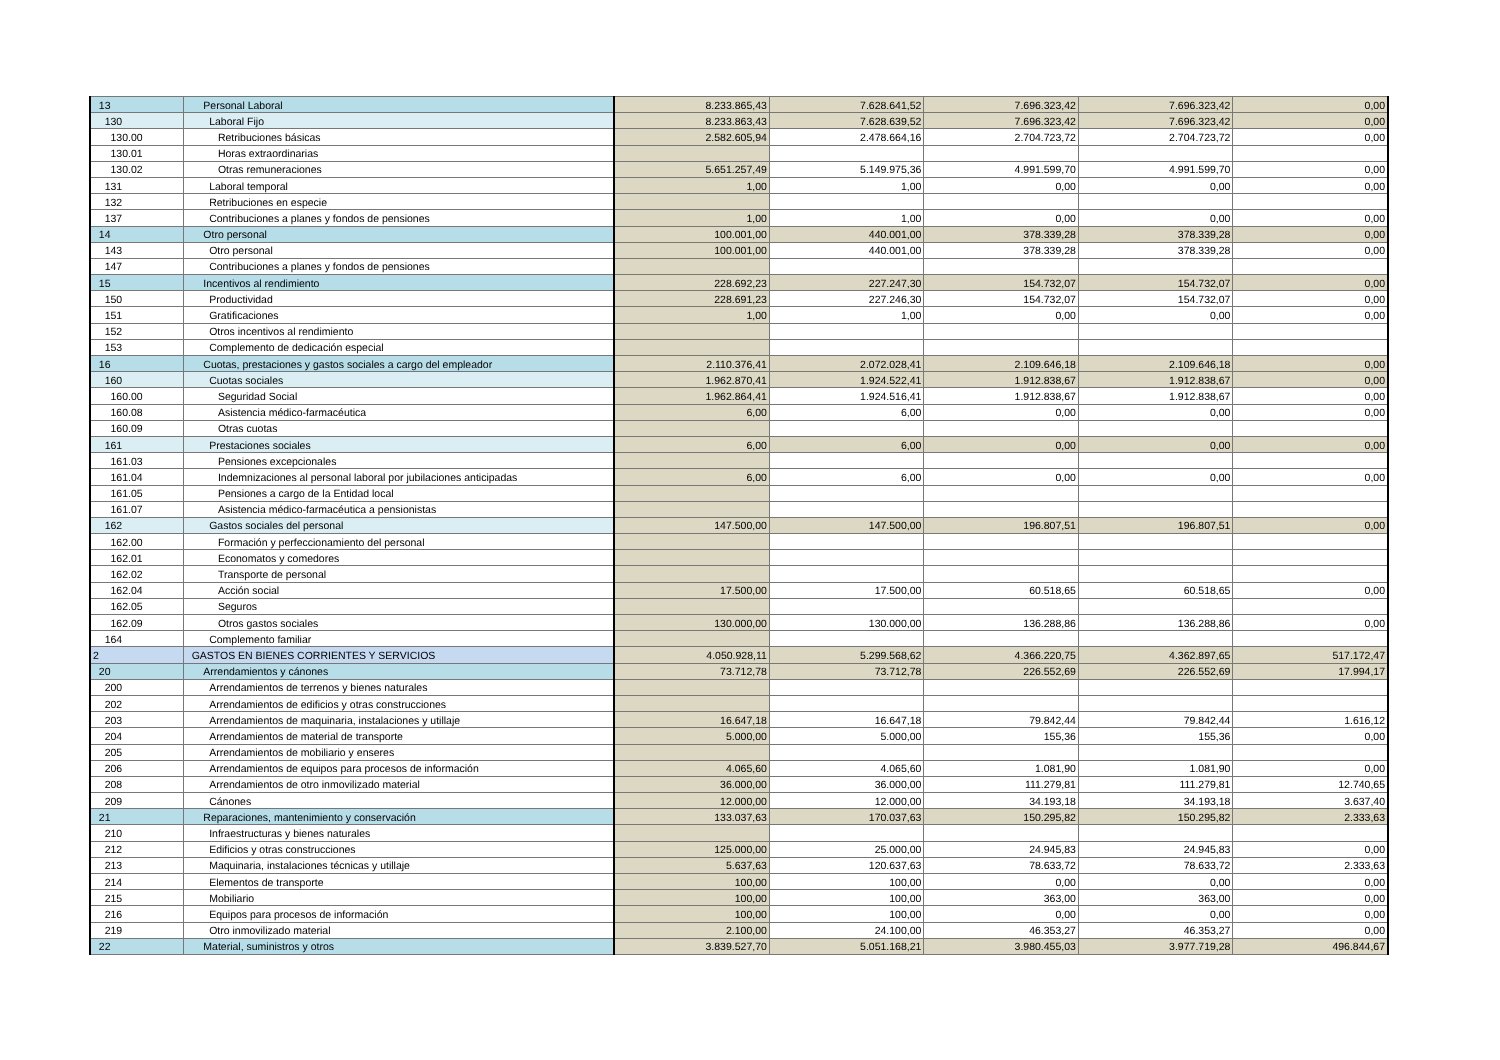| 13 | Personal Laboral | 8.233.865,43 | 7.628.641,52 | 7.696.323,42 | 7.696.323,42 | 0,00 |
| 130 | Laboral Fijo | 8.233.863,43 | 7.628.639,52 | 7.696.323,42 | 7.696.323,42 | 0,00 |
| 130.00 | Retribuciones básicas | 2.582.605,94 | 2.478.664,16 | 2.704.723,72 | 2.704.723,72 | 0,00 |
| 130.01 | Horas extraordinarias | | | | | |
| 130.02 | Otras remuneraciones | 5.651.257,49 | 5.149.975,36 | 4.991.599,70 | 4.991.599,70 | 0,00 |
| 131 | Laboral temporal | 1,00 | 1,00 | 0,00 | 0,00 | 0,00 |
| 132 | Retribuciones en especie | | | | | |
| 137 | Contribuciones a planes y fondos de pensiones | 1,00 | 1,00 | 0,00 | 0,00 | 0,00 |
| 14 | Otro personal | 100.001,00 | 440.001,00 | 378.339,28 | 378.339,28 | 0,00 |
| 143 | Otro personal | 100.001,00 | 440.001,00 | 378.339,28 | 378.339,28 | 0,00 |
| 147 | Contribuciones a planes y fondos de pensiones | | | | | |
| 15 | Incentivos al rendimiento | 228.692,23 | 227.247,30 | 154.732,07 | 154.732,07 | 0,00 |
| 150 | Productividad | 228.691,23 | 227.246,30 | 154.732,07 | 154.732,07 | 0,00 |
| 151 | Gratificaciones | 1,00 | 1,00 | 0,00 | 0,00 | 0,00 |
| 152 | Otros incentivos al rendimiento | | | | | |
| 153 | Complemento de dedicación especial | | | | | |
| 16 | Cuotas, prestaciones y gastos sociales a cargo del empleador | 2.110.376,41 | 2.072.028,41 | 2.109.646,18 | 2.109.646,18 | 0,00 |
| 160 | Cuotas sociales | 1.962.870,41 | 1.924.522,41 | 1.912.838,67 | 1.912.838,67 | 0,00 |
| 160.00 | Seguridad Social | 1.962.864,41 | 1.924.516,41 | 1.912.838,67 | 1.912.838,67 | 0,00 |
| 160.08 | Asistencia médico-farmacéutica | 6,00 | 6,00 | 0,00 | 0,00 | 0,00 |
| 160.09 | Otras cuotas | | | | | |
| 161 | Prestaciones sociales | 6,00 | 6,00 | 0,00 | 0,00 | 0,00 |
| 161.03 | Pensiones excepcionales | | | | | |
| 161.04 | Indemnizaciones al personal laboral por jubilaciones anticipadas | 6,00 | 6,00 | 0,00 | 0,00 | 0,00 |
| 161.05 | Pensiones a cargo de la Entidad local | | | | | |
| 161.07 | Asistencia médico-farmacéutica a pensionistas | | | | | |
| 162 | Gastos sociales del personal | 147.500,00 | 147.500,00 | 196.807,51 | 196.807,51 | 0,00 |
| 162.00 | Formación y perfeccionamiento del personal | | | | | |
| 162.01 | Economatos y comedores | | | | | |
| 162.02 | Transporte de personal | | | | | |
| 162.04 | Acción social | 17.500,00 | 17.500,00 | 60.518,65 | 60.518,65 | 0,00 |
| 162.05 | Seguros | | | | | |
| 162.09 | Otros gastos sociales | 130.000,00 | 130.000,00 | 136.288,86 | 136.288,86 | 0,00 |
| 164 | Complemento familiar | | | | | |
| 2 | GASTOS EN BIENES CORRIENTES Y SERVICIOS | 4.050.928,11 | 5.299.568,62 | 4.366.220,75 | 4.362.897,65 | 517.172,47 |
| 20 | Arrendamientos y cánones | 73.712,78 | 73.712,78 | 226.552,69 | 226.552,69 | 17.994,17 |
| 200 | Arrendamientos de terrenos y bienes naturales | | | | | |
| 202 | Arrendamientos de edificios y otras construcciones | | | | | |
| 203 | Arrendamientos de maquinaria, instalaciones y utillaje | 16.647,18 | 16.647,18 | 79.842,44 | 79.842,44 | 1.616,12 |
| 204 | Arrendamientos de material de transporte | 5.000,00 | 5.000,00 | 155,36 | 155,36 | 0,00 |
| 205 | Arrendamientos de mobiliario y enseres | | | | | |
| 206 | Arrendamientos de equipos para procesos de información | 4.065,60 | 4.065,60 | 1.081,90 | 1.081,90 | 0,00 |
| 208 | Arrendamientos de otro inmovilizado material | 36.000,00 | 36.000,00 | 111.279,81 | 111.279,81 | 12.740,65 |
| 209 | Cánones | 12.000,00 | 12.000,00 | 34.193,18 | 34.193,18 | 3.637,40 |
| 21 | Reparaciones, mantenimiento y conservación | 133.037,63 | 170.037,63 | 150.295,82 | 150.295,82 | 2.333,63 |
| 210 | Infraestructuras y bienes naturales | | | | | |
| 212 | Edificios y otras construcciones | 125.000,00 | 25.000,00 | 24.945,83 | 24.945,83 | 0,00 |
| 213 | Maquinaria, instalaciones técnicas y utillaje | 5.637,63 | 120.637,63 | 78.633,72 | 78.633,72 | 2.333,63 |
| 214 | Elementos de transporte | 100,00 | 100,00 | 0,00 | 0,00 | 0,00 |
| 215 | Mobiliario | 100,00 | 100,00 | 363,00 | 363,00 | 0,00 |
| 216 | Equipos para procesos de información | 100,00 | 100,00 | 0,00 | 0,00 | 0,00 |
| 219 | Otro inmovilizado material | 2.100,00 | 24.100,00 | 46.353,27 | 46.353,27 | 0,00 |
| 22 | Material, suministros y otros | 3.839.527,70 | 5.051.168,21 | 3.980.455,03 | 3.977.719,28 | 496.844,67 |